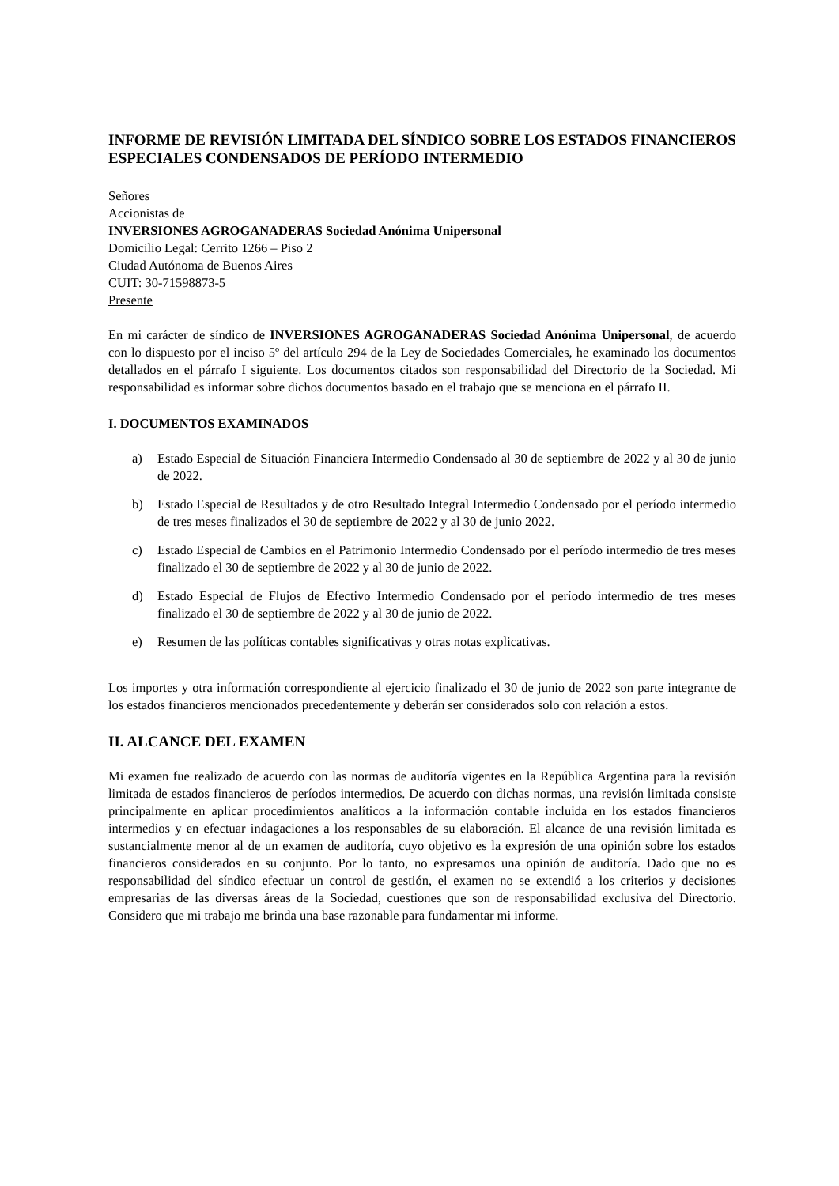INFORME DE REVISIÓN LIMITADA DEL SÍNDICO SOBRE LOS ESTADOS FINANCIEROS ESPECIALES CONDENSADOS DE PERÍODO INTERMEDIO
Señores
Accionistas de
INVERSIONES AGROGANADERAS Sociedad Anónima Unipersonal
Domicilio Legal: Cerrito 1266 – Piso 2
Ciudad Autónoma de Buenos Aires
CUIT: 30-71598873-5
Presente
En mi carácter de síndico de INVERSIONES AGROGANADERAS Sociedad Anónima Unipersonal, de acuerdo con lo dispuesto por el inciso 5º del artículo 294 de la Ley de Sociedades Comerciales, he examinado los documentos detallados en el párrafo I siguiente. Los documentos citados son responsabilidad del Directorio de la Sociedad. Mi responsabilidad es informar sobre dichos documentos basado en el trabajo que se menciona en el párrafo II.
I. DOCUMENTOS EXAMINADOS
a) Estado Especial de Situación Financiera Intermedio Condensado al 30 de septiembre de 2022 y al 30 de junio de 2022.
b) Estado Especial de Resultados y de otro Resultado Integral Intermedio Condensado por el período intermedio de tres meses finalizados el 30 de septiembre de 2022 y al 30 de junio 2022.
c) Estado Especial de Cambios en el Patrimonio Intermedio Condensado por el período intermedio de tres meses finalizado el 30 de septiembre de 2022 y al 30 de junio de 2022.
d) Estado Especial de Flujos de Efectivo Intermedio Condensado por el período intermedio de tres meses finalizado el 30 de septiembre de 2022 y al 30 de junio de 2022.
e) Resumen de las políticas contables significativas y otras notas explicativas.
Los importes y otra información correspondiente al ejercicio finalizado el 30 de junio de 2022 son parte integrante de los estados financieros mencionados precedentemente y deberán ser considerados solo con relación a estos.
II. ALCANCE DEL EXAMEN
Mi examen fue realizado de acuerdo con las normas de auditoría vigentes en la República Argentina para la revisión limitada de estados financieros de períodos intermedios. De acuerdo con dichas normas, una revisión limitada consiste principalmente en aplicar procedimientos analíticos a la información contable incluida en los estados financieros intermedios y en efectuar indagaciones a los responsables de su elaboración. El alcance de una revisión limitada es sustancialmente menor al de un examen de auditoría, cuyo objetivo es la expresión de una opinión sobre los estados financieros considerados en su conjunto. Por lo tanto, no expresamos una opinión de auditoría. Dado que no es responsabilidad del síndico efectuar un control de gestión, el examen no se extendió a los criterios y decisiones empresarias de las diversas áreas de la Sociedad, cuestiones que son de responsabilidad exclusiva del Directorio. Considero que mi trabajo me brinda una base razonable para fundamentar mi informe.